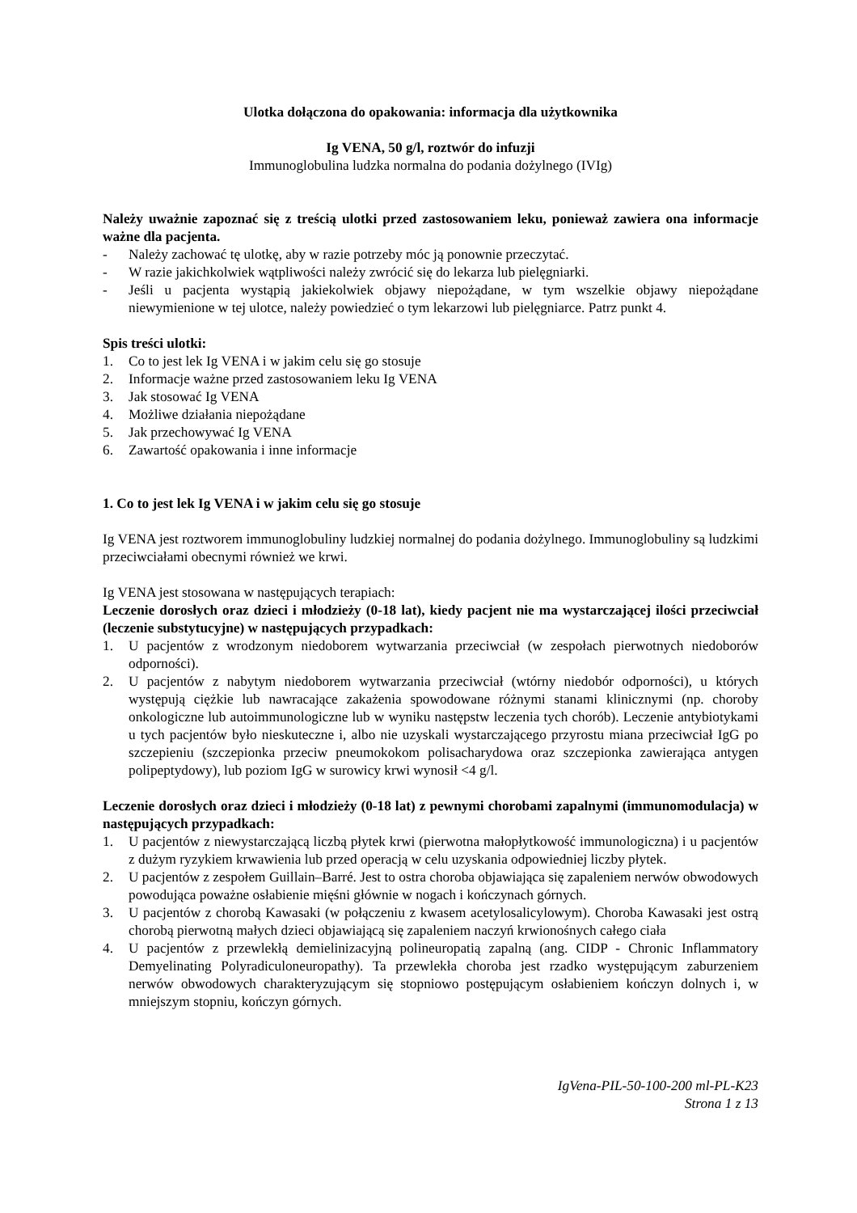Ulotka dołączona do opakowania: informacja dla użytkownika
Ig VENA, 50 g/l, roztwór do infuzji
Immunoglobulina ludzka normalna do podania dożylnego (IVIg)
Należy uważnie zapoznać się z treścią ulotki przed zastosowaniem leku, ponieważ zawiera ona informacje ważne dla pacjenta.
- Należy zachować tę ulotkę, aby w razie potrzeby móc ją ponownie przeczytać.
- W razie jakichkolwiek wątpliwości należy zwrócić się do lekarza lub pielęgniarki.
- Jeśli u pacjenta wystąpią jakiekolwiek objawy niepożądane, w tym wszelkie objawy niepożądane niewymienione w tej ulotce, należy powiedzieć o tym lekarzowi lub pielęgniarce. Patrz punkt 4.
Spis treści ulotki:
1. Co to jest lek Ig VENA i w jakim celu się go stosuje
2. Informacje ważne przed zastosowaniem leku Ig VENA
3. Jak stosować Ig VENA
4. Możliwe działania niepożądane
5. Jak przechowywać Ig VENA
6. Zawartość opakowania i inne informacje
1. Co to jest lek Ig VENA i w jakim celu się go stosuje
Ig VENA jest roztworem immunoglobuliny ludzkiej normalnej do podania dożylnego. Immunoglobuliny są ludzkimi przeciwciałami obecnymi również we krwi.
Ig VENA jest stosowana w następujących terapiach:
Leczenie dorosłych oraz dzieci i młodzieży (0-18 lat), kiedy pacjent nie ma wystarczającej ilości przeciwciał (leczenie substytucyjne) w następujących przypadkach:
1. U pacjentów z wrodzonym niedoborem wytwarzania przeciwciał (w zespołach pierwotnych niedoborów odporności).
2. U pacjentów z nabytym niedoborem wytwarzania przeciwciał (wtórny niedobór odporności), u których występują ciężkie lub nawracające zakażenia spowodowane różnymi stanami klinicznymi (np. choroby onkologiczne lub autoimmunologiczne lub w wyniku następstw leczenia tych chorób). Leczenie antybiotykami u tych pacjentów było nieskuteczne i, albo nie uzyskali wystarczającego przyrostu miana przeciwciał IgG po szczepieniu (szczepionka przeciw pneumokokom polisacharydowa oraz szczepionka zawierająca antygen polipeptydowy), lub poziom IgG w surowicy krwi wynosił <4 g/l.
Leczenie dorosłych oraz dzieci i młodzieży (0-18 lat) z pewnymi chorobami zapalnymi (immunomodulacja) w następujących przypadkach:
1. U pacjentów z niewystarczającą liczbą płytek krwi (pierwotna małopłytkowość immunologiczna) i u pacjentów z dużym ryzykiem krwawienia lub przed operacją w celu uzyskania odpowiedniej liczby płytek.
2. U pacjentów z zespołem Guillain–Barré. Jest to ostra choroba objawiająca się zapaleniem nerwów obwodowych powodująca poważne osłabienie mięśni głównie w nogach i kończynach górnych.
3. U pacjentów z chorobą Kawasaki (w połączeniu z kwasem acetylosalicylowym). Choroba Kawasaki jest ostrą chorobą pierwotną małych dzieci objawiającą się zapaleniem naczyń krwionośnych całego ciała
4. U pacjentów z przewlekłą demielinizacyjną polineuropatią zapalną (ang. CIDP - Chronic Inflammatory Demyelinating Polyradiculoneuropathy). Ta przewlekła choroba jest rzadko występującym zaburzeniem nerwów obwodowych charakteryzującym się stopniowo postępującym osłabieniem kończyn dolnych i, w mniejszym stopniu, kończyn górnych.
IgVena-PIL-50-100-200 ml-PL-K23
Strona 1 z 13